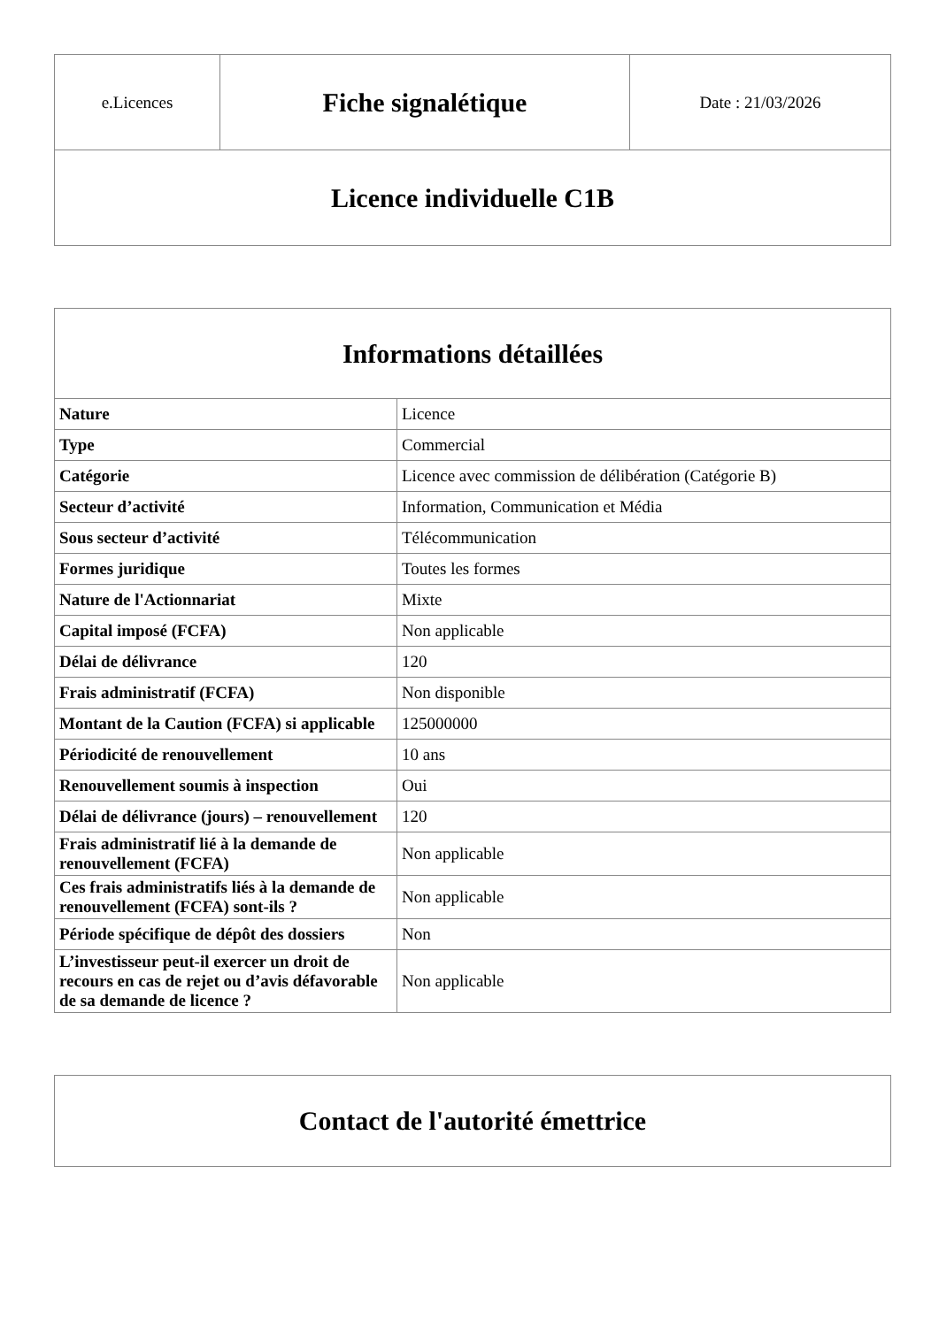| e.Licences | Fiche signalétique | Date : 21/03/2026 |
| Licence individuelle C1B | | |
| Informations détaillées | |
| --- | --- |
| Nature | Licence |
| Type | Commercial |
| Catégorie | Licence avec commission de délibération (Catégorie B) |
| Secteur d’activité | Information, Communication et Média |
| Sous secteur d’activité | Télécommunication |
| Formes juridique | Toutes les formes |
| Nature de l'Actionnariat | Mixte |
| Capital imposé (FCFA) | Non applicable |
| Délai de délivrance | 120 |
| Frais administratif (FCFA) | Non disponible |
| Montant de la Caution (FCFA) si applicable | 125000000 |
| Périodicité de renouvellement | 10 ans |
| Renouvellement soumis à inspection | Oui |
| Délai de délivrance (jours) – renouvellement | 120 |
| Frais administratif lié à la demande de renouvellement (FCFA) | Non applicable |
| Ces frais administratifs liés à la demande de renouvellement (FCFA) sont-ils ? | Non applicable |
| Période spécifique de dépôt des dossiers | Non |
| L’investisseur peut-il exercer un droit de recours en cas de rejet ou d’avis défavorable de sa demande de licence ? | Non applicable |
| Contact de l'autorité émettrice |
| --- |